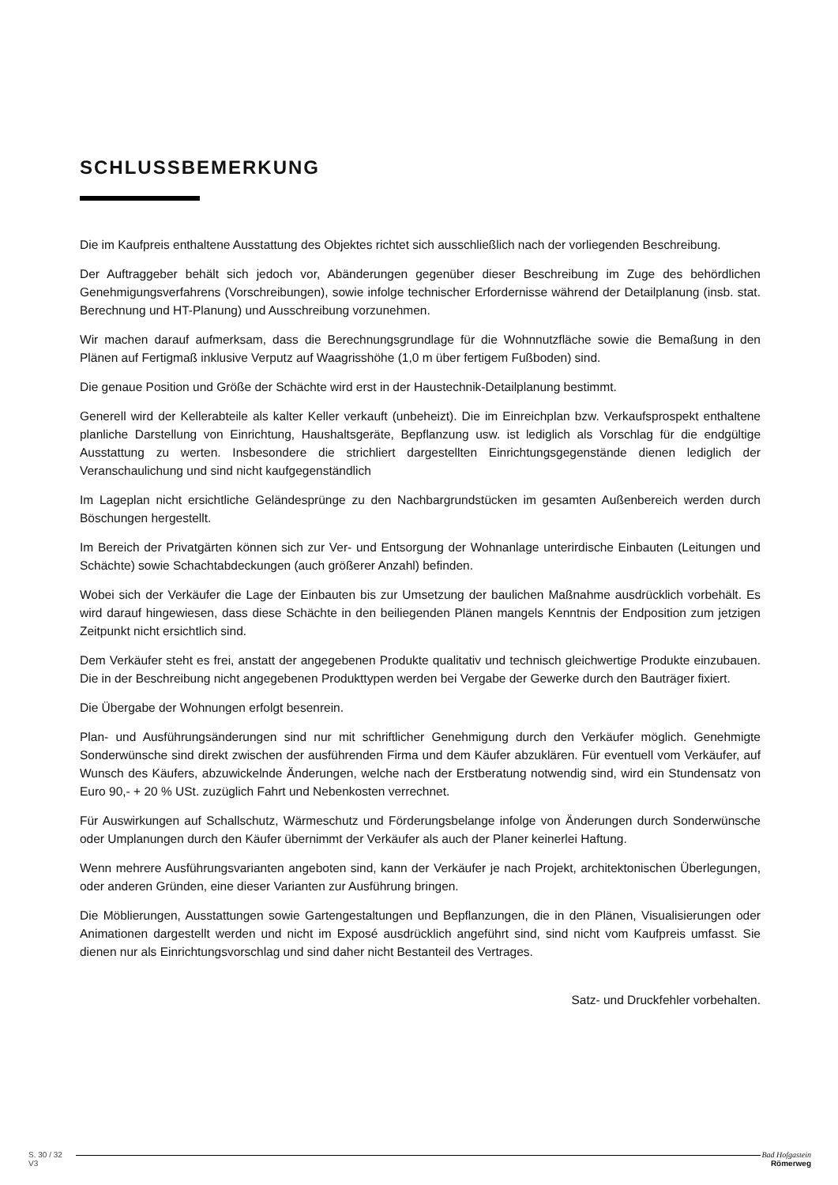SCHLUSSBEMERKUNG
Die im Kaufpreis enthaltene Ausstattung des Objektes richtet sich ausschließlich nach der vorliegenden Beschreibung.
Der Auftraggeber behält sich jedoch vor, Abänderungen gegenüber dieser Beschreibung im Zuge des behördlichen Genehmigungsverfahrens (Vorschreibungen), sowie infolge technischer Erfordernisse während der Detailplanung (insb. stat. Berechnung und HT-Planung) und Ausschreibung vorzunehmen.
Wir machen darauf aufmerksam, dass die Berechnungsgrundlage für die Wohnnutzfläche sowie die Bemaßung in den Plänen auf Fertigmaß inklusive Verputz auf Waagrisshöhe (1,0 m über fertigem Fußboden) sind.
Die genaue Position und Größe der Schächte wird erst in der Haustechnik-Detailplanung bestimmt.
Generell wird der Kellerabteile als kalter Keller verkauft (unbeheizt). Die im Einreichplan bzw. Verkaufsprospekt enthaltene planliche Darstellung von Einrichtung, Haushaltsgeräte, Bepflanzung usw. ist lediglich als Vorschlag für die endgültige Ausstattung zu werten. Insbesondere die strichliert dargestellten Einrichtungsgegenstände dienen lediglich der Veranschaulichung und sind nicht kaufgegenständlich
Im Lageplan nicht ersichtliche Geländesprünge zu den Nachbargrundstücken im gesamten Außenbereich werden durch Böschungen hergestellt.
Im Bereich der Privatgärten können sich zur Ver- und Entsorgung der Wohnanlage unterirdische Einbauten (Leitungen und Schächte) sowie Schachtabdeckungen (auch größerer Anzahl) befinden.
Wobei sich der Verkäufer die Lage der Einbauten bis zur Umsetzung der baulichen Maßnahme ausdrücklich vorbehält. Es wird darauf hingewiesen, dass diese Schächte in den beiliegenden Plänen mangels Kenntnis der Endposition zum jetzigen Zeitpunkt nicht ersichtlich sind.
Dem Verkäufer steht es frei, anstatt der angegebenen Produkte qualitativ und technisch gleichwertige Produkte einzubauen. Die in der Beschreibung nicht angegebenen Produkttypen werden bei Vergabe der Gewerke durch den Bauträger fixiert.
Die Übergabe der Wohnungen erfolgt besenrein.
Plan- und Ausführungsänderungen sind nur mit schriftlicher Genehmigung durch den Verkäufer möglich. Genehmigte Sonderwünsche sind direkt zwischen der ausführenden Firma und dem Käufer abzuklären. Für eventuell vom Verkäufer, auf Wunsch des Käufers, abzuwickelnde Änderungen, welche nach der Erstberatung notwendig sind, wird ein Stundensatz von Euro 90,- + 20 % USt. zuzüglich Fahrt und Nebenkosten verrechnet.
Für Auswirkungen auf Schallschutz, Wärmeschutz und Förderungsbelange infolge von Änderungen durch Sonderwünsche oder Umplanungen durch den Käufer übernimmt der Verkäufer als auch der Planer keinerlei Haftung.
Wenn mehrere Ausführungsvarianten angeboten sind, kann der Verkäufer je nach Projekt, architektonischen Überlegungen, oder anderen Gründen, eine dieser Varianten zur Ausführung bringen.
Die Möblierungen, Ausstattungen sowie Gartengestaltungen und Bepflanzungen, die in den Plänen, Visualisierungen oder Animationen dargestellt werden und nicht im Exposé ausdrücklich angeführt sind, sind nicht vom Kaufpreis umfasst. Sie dienen nur als Einrichtungsvorschlag und sind daher nicht Bestanteil des Vertrages.
Satz- und Druckfehler vorbehalten.
S. 30 / 32
V3
Bad Hofgastein
Römerweg